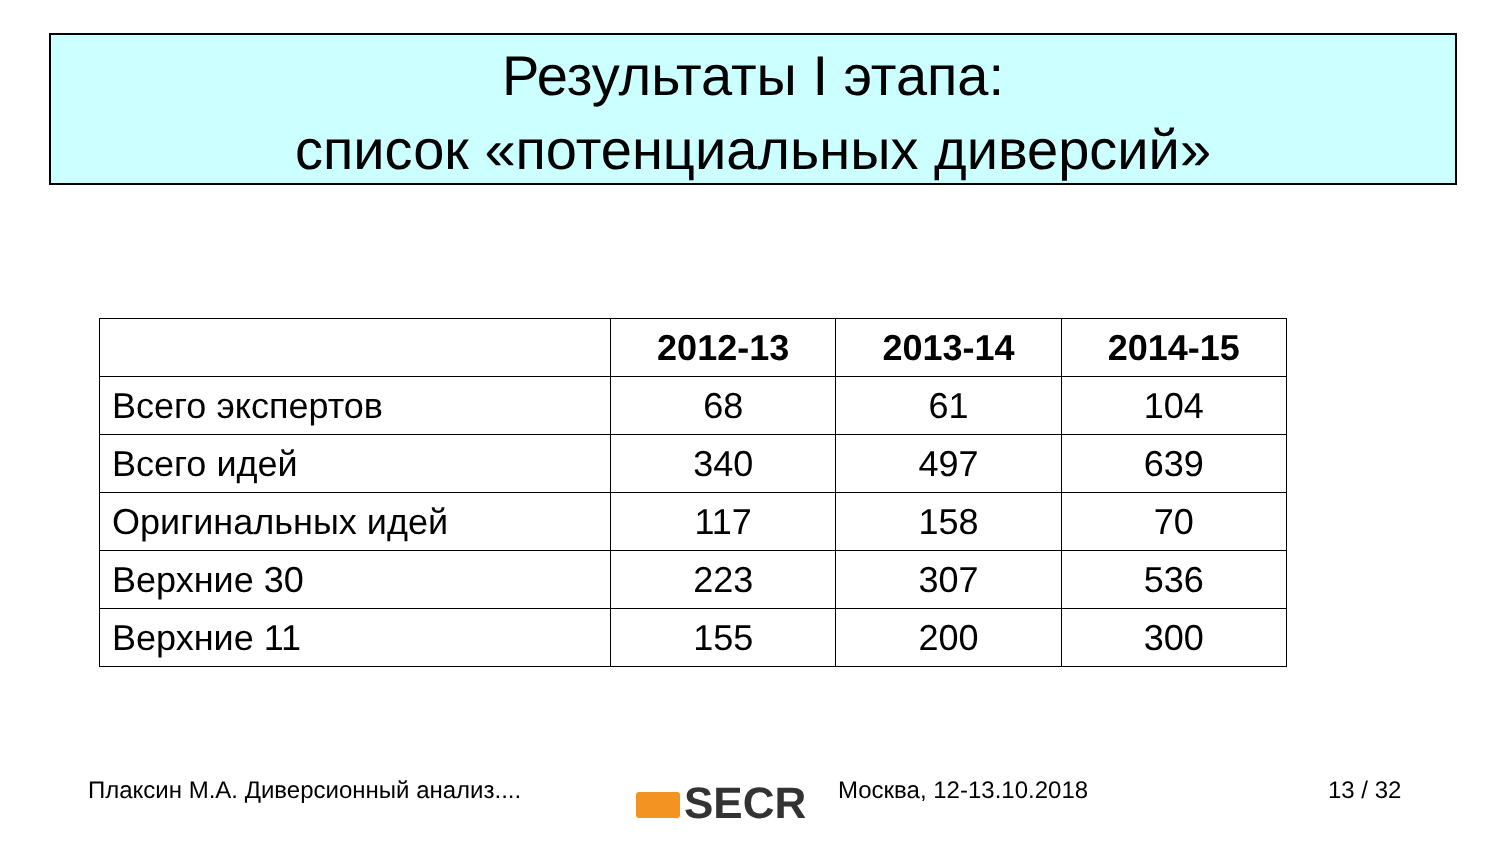Результаты I этапа:
список «потенциальных диверсий»
| | 2012-13 | 2013-14 | 2014-15 |
| --- | --- | --- | --- |
| Всего экспертов | 68 | 61 | 104 |
| Всего идей | 340 | 497 | 639 |
| Оригинальных идей | 117 | 158 | 70 |
| Верхние 30 | 223 | 307 | 536 |
| Верхние 11 | 155 | 200 | 300 |
Плаксин М.А. Диверсионный анализ....
SECR Москва, 12-13.10.2018 13 / 32